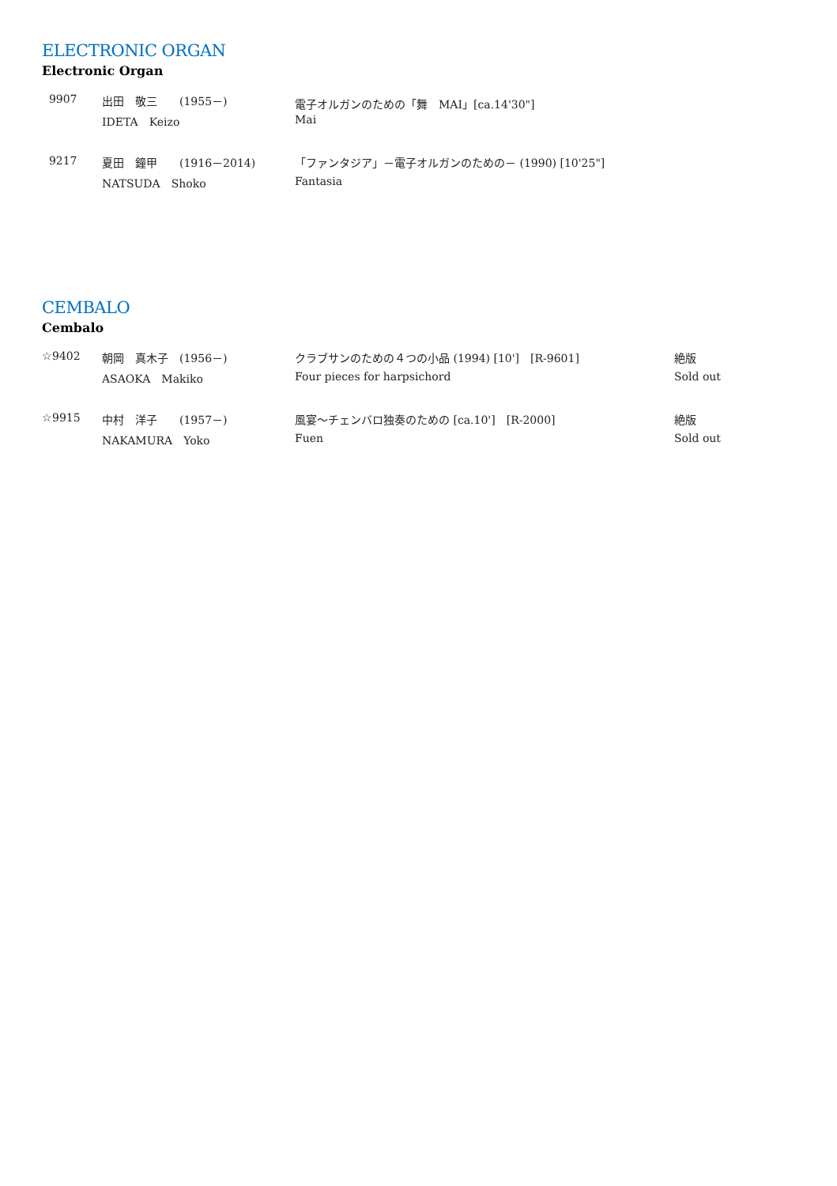ELECTRONIC ORGAN
Electronic Organ
| 9907 | 出田 敬三 (1955－) | 電子オルガンのための「舞 MAI」[ca.14'30"] |
| | IDETA Keizo | Mai |
| 9217 | 夏田 鐘甲 (1916－2014) | 「ファンタジア」－電子オルガンのための－ (1990) [10'25"] |
| | NATSUDA Shoko | Fantasia |
CEMBALO
Cembalo
| ☆9402 | 朝岡 真木子 (1956－) | クラブサンのための４つの小品 (1994) [10'] [R-9601] | 絶版 |
| | ASAOKA Makiko | Four pieces for harpsichord | Sold out |
| ☆9915 | 中村 洋子 (1957－) | 風宴～チェンバロ独奏のための [ca.10'] [R-2000] | 絶版 |
| | NAKAMURA Yoko | Fuen | Sold out |